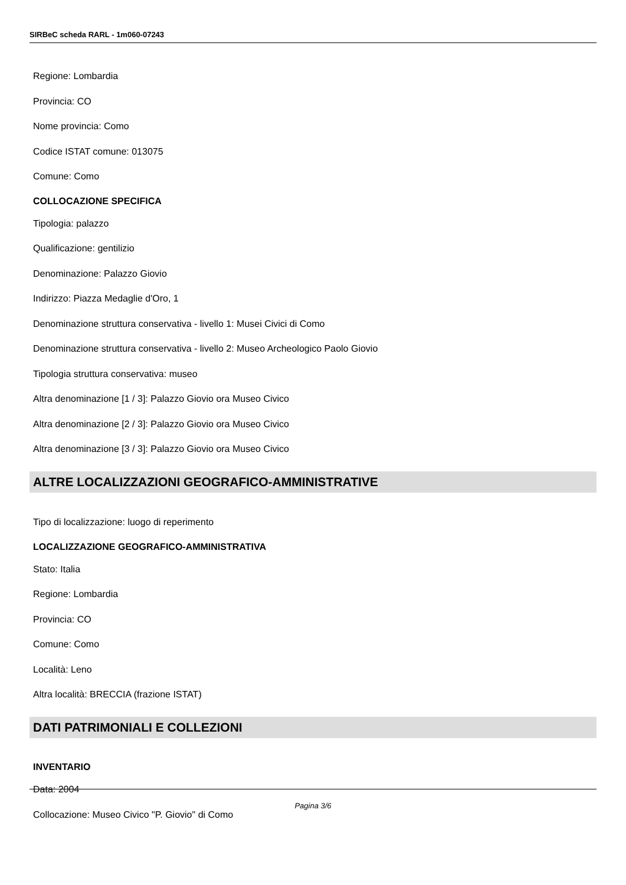SIRBeC scheda RARL - 1m060-07243
Regione: Lombardia
Provincia: CO
Nome provincia: Como
Codice ISTAT comune: 013075
Comune: Como
COLLOCAZIONE SPECIFICA
Tipologia: palazzo
Qualificazione: gentilizio
Denominazione: Palazzo Giovio
Indirizzo: Piazza Medaglie d'Oro, 1
Denominazione struttura conservativa - livello 1: Musei Civici di Como
Denominazione struttura conservativa - livello 2: Museo Archeologico Paolo Giovio
Tipologia struttura conservativa: museo
Altra denominazione [1 / 3]: Palazzo Giovio ora Museo Civico
Altra denominazione [2 / 3]: Palazzo Giovio ora Museo Civico
Altra denominazione [3 / 3]: Palazzo Giovio ora Museo Civico
ALTRE LOCALIZZAZIONI GEOGRAFICO-AMMINISTRATIVE
Tipo di localizzazione: luogo di reperimento
LOCALIZZAZIONE GEOGRAFICO-AMMINISTRATIVA
Stato: Italia
Regione: Lombardia
Provincia: CO
Comune: Como
Località: Leno
Altra località: BRECCIA (frazione ISTAT)
DATI PATRIMONIALI E COLLEZIONI
INVENTARIO
Data: 2004
Collocazione: Museo Civico "P. Giovio" di Como
Pagina 3/6